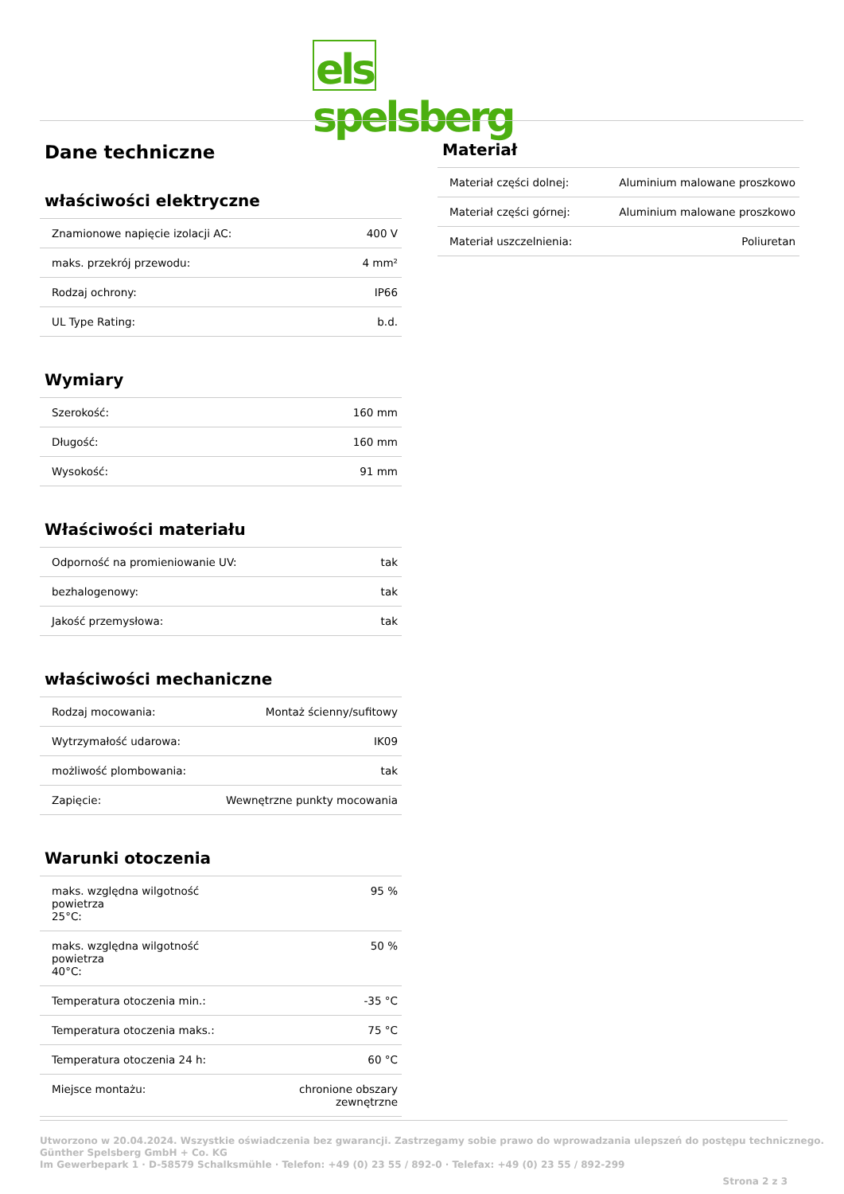els spelsberg
Dane techniczne
właściwości elektryczne
| Znamionowe napięcie izolacji AC: | 400 V |
| maks. przekrój przewodu: | 4 mm² |
| Rodzaj ochrony: | IP66 |
| UL Type Rating: | b.d. |
Wymiary
| Szerokość: | 160 mm |
| Długość: | 160 mm |
| Wysokość: | 91 mm |
Właściwości materiału
| Odporność na promieniowanie UV: | tak |
| bezhalogenowy: | tak |
| Jakość przemysłowa: | tak |
właściwości mechaniczne
| Rodzaj mocowania: | Montaż ścienny/sufitowy |
| Wytrzymałość udarowa: | IK09 |
| możliwość plombowania: | tak |
| Zapięcie: | Wewnętrzne punkty mocowania |
Warunki otoczenia
| maks. względna wilgotność powietrza 25°C: | 95 % |
| maks. względna wilgotność powietrza 40°C: | 50 % |
| Temperatura otoczenia min.: | -35 °C |
| Temperatura otoczenia maks.: | 75 °C |
| Temperatura otoczenia 24 h: | 60 °C |
| Miejsce montażu: | chronione obszary zewnętrzne |
Materiał
| Materiał części dolnej: | Aluminium malowane proszkowo |
| Materiał części górnej: | Aluminium malowane proszkowo |
| Materiał uszczelnienia: | Poliuretan |
Utworzono w 20.04.2024. Wszystkie oświadczenia bez gwarancji. Zastrzegamy sobie prawo do wprowadzania ulepszeń do postępu technicznego.
Günther Spelsberg GmbH + Co. KG
Im Gewerbepark 1 · D-58579 Schalksmühle · Telefon: +49 (0) 23 55 / 892-0 · Telefax: +49 (0) 23 55 / 892-299
Strona 2 z 3